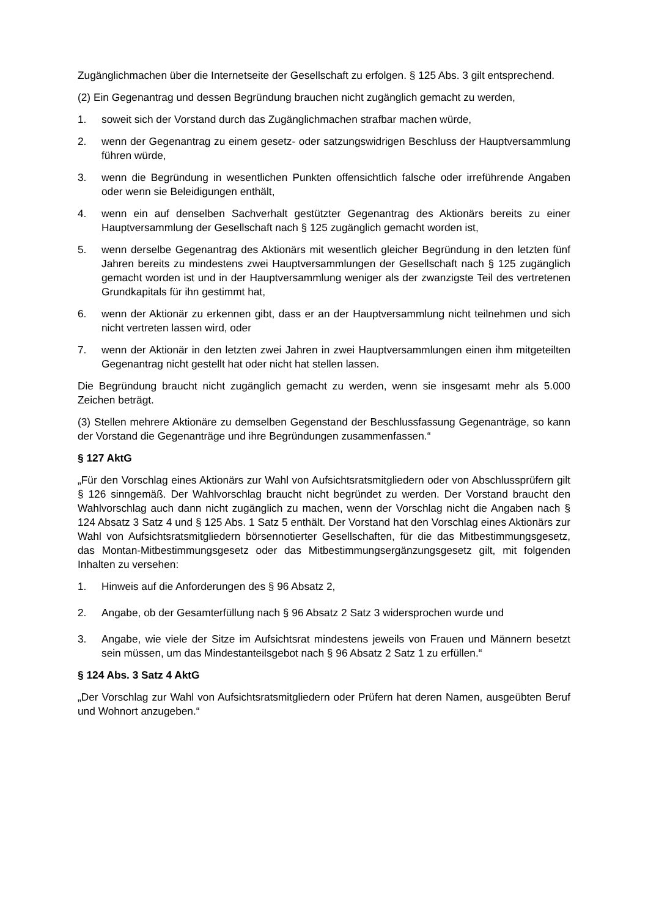Zugänglichmachen über die Internetseite der Gesellschaft zu erfolgen. § 125 Abs. 3 gilt entsprechend.
(2) Ein Gegenantrag und dessen Begründung brauchen nicht zugänglich gemacht zu werden,
1. soweit sich der Vorstand durch das Zugänglichmachen strafbar machen würde,
2. wenn der Gegenantrag zu einem gesetz- oder satzungswidrigen Beschluss der Hauptversammlung führen würde,
3. wenn die Begründung in wesentlichen Punkten offensichtlich falsche oder irreführende Angaben oder wenn sie Beleidigungen enthält,
4. wenn ein auf denselben Sachverhalt gestützter Gegenantrag des Aktionärs bereits zu einer Hauptversammlung der Gesellschaft nach § 125 zugänglich gemacht worden ist,
5. wenn derselbe Gegenantrag des Aktionärs mit wesentlich gleicher Begründung in den letzten fünf Jahren bereits zu mindestens zwei Hauptversammlungen der Gesellschaft nach § 125 zugänglich gemacht worden ist und in der Hauptversammlung weniger als der zwanzigste Teil des vertretenen Grundkapitals für ihn gestimmt hat,
6. wenn der Aktionär zu erkennen gibt, dass er an der Hauptversammlung nicht teilnehmen und sich nicht vertreten lassen wird, oder
7. wenn der Aktionär in den letzten zwei Jahren in zwei Hauptversammlungen einen ihm mitgeteilten Gegenantrag nicht gestellt hat oder nicht hat stellen lassen.
Die Begründung braucht nicht zugänglich gemacht zu werden, wenn sie insgesamt mehr als 5.000 Zeichen beträgt.
(3) Stellen mehrere Aktionäre zu demselben Gegenstand der Beschlussfassung Gegenanträge, so kann der Vorstand die Gegenanträge und ihre Begründungen zusammenfassen.“
§ 127 AktG
„Für den Vorschlag eines Aktionärs zur Wahl von Aufsichtsratsmitgliedern oder von Abschlussprüfern gilt § 126 sinngemäß. Der Wahlvorschlag braucht nicht begründet zu werden. Der Vorstand braucht den Wahlvorschlag auch dann nicht zugänglich zu machen, wenn der Vorschlag nicht die Angaben nach § 124 Absatz 3 Satz 4 und § 125 Abs. 1 Satz 5 enthält. Der Vorstand hat den Vorschlag eines Aktionärs zur Wahl von Aufsichtsratsmitgliedern börsennotierter Gesellschaften, für die das Mitbestimmungsgesetz, das Montan-Mitbestimmungsgesetz oder das Mitbestimmungsergänzungsgesetz gilt, mit folgenden Inhalten zu versehen:
1. Hinweis auf die Anforderungen des § 96 Absatz 2,
2. Angabe, ob der Gesamterfüllung nach § 96 Absatz 2 Satz 3 widersprochen wurde und
3. Angabe, wie viele der Sitze im Aufsichtsrat mindestens jeweils von Frauen und Männern besetzt sein müssen, um das Mindestanteilsgebot nach § 96 Absatz 2 Satz 1 zu erfüllen.“
§ 124 Abs. 3 Satz 4 AktG
„Der Vorschlag zur Wahl von Aufsichtsratsmitgliedern oder Prüfern hat deren Namen, ausgeübten Beruf und Wohnort anzugeben.“